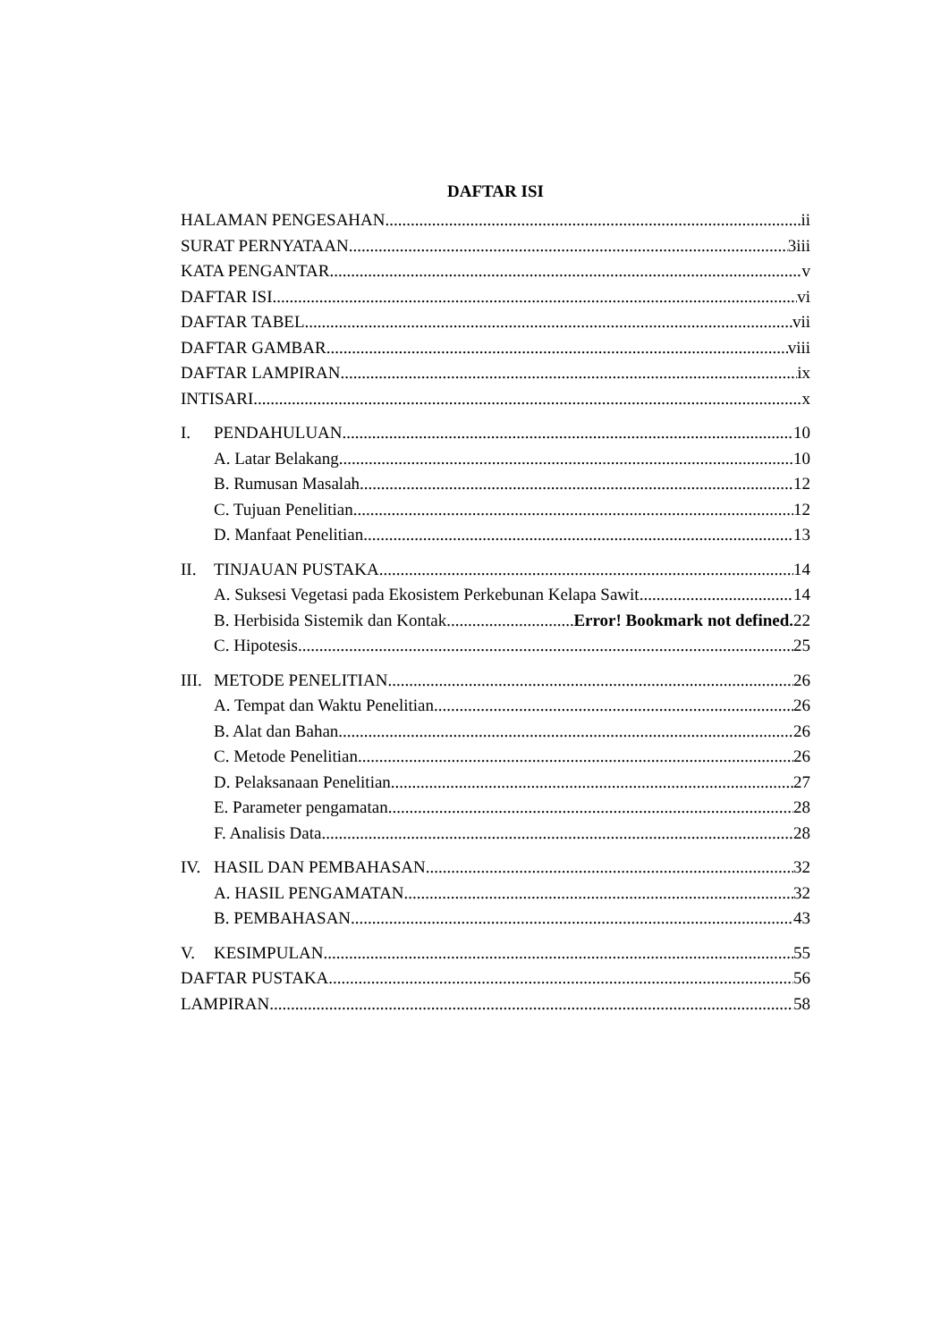DAFTAR ISI
HALAMAN PENGESAHAN ii
SURAT PERNYATAAN 3iii
KATA PENGANTAR v
DAFTAR ISI vi
DAFTAR TABEL vii
DAFTAR GAMBAR viii
DAFTAR LAMPIRAN ix
INTISARI x
I. PENDAHULUAN 10
A. Latar Belakang 10
B. Rumusan Masalah 12
C. Tujuan Penelitian 12
D. Manfaat Penelitian 13
II. TINJAUAN PUSTAKA 14
A. Suksesi Vegetasi pada Ekosistem Perkebunan Kelapa Sawit 14
B. Herbisida Sistemik dan Kontak Error! Bookmark not defined. 22
C. Hipotesis 25
III. METODE PENELITIAN 26
A. Tempat dan Waktu Penelitian 26
B. Alat dan Bahan 26
C. Metode Penelitian 26
D. Pelaksanaan Penelitian 27
E. Parameter pengamatan 28
F. Analisis Data 28
IV. HASIL DAN PEMBAHASAN 32
A. HASIL PENGAMATAN 32
B. PEMBAHASAN 43
V. KESIMPULAN 55
DAFTAR PUSTAKA 56
LAMPIRAN 58